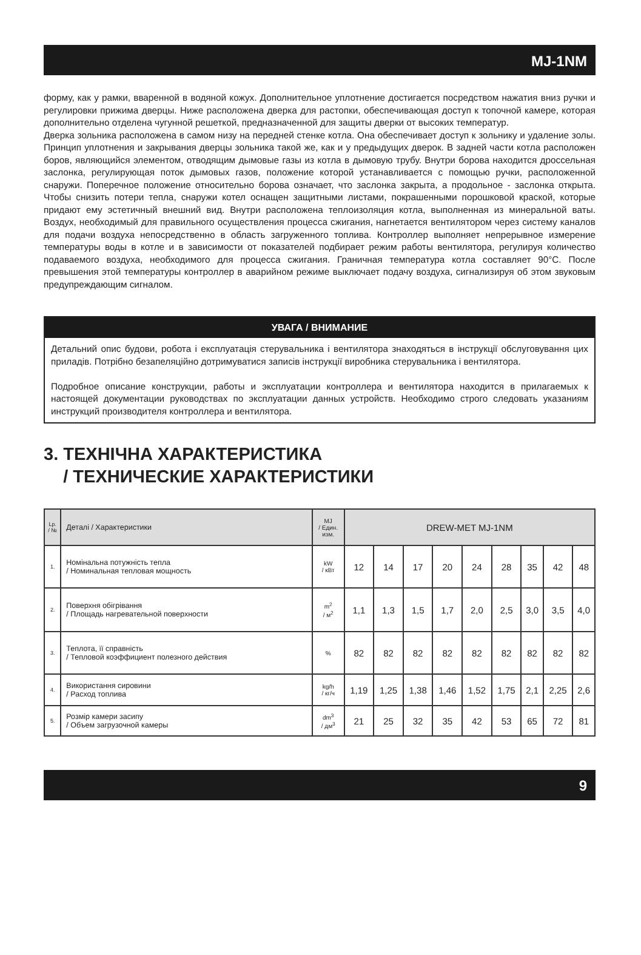MJ-1NM
форму, как у рамки, вваренной в водяной кожух. Дополнительное уплотнение достигается посредством нажатия вниз ручки и регулировки прижима дверцы. Ниже расположена дверка для растопки, обеспечивающая доступ к топочной камере, которая дополнительно отделена чугунной решеткой, предназначенной для защиты дверки от высоких температур.
Дверка зольника расположена в самом низу на передней стенке котла. Она обеспечивает доступ к зольнику и удаление золы. Принцип уплотнения и закрывания дверцы зольника такой же, как и у предыдущих дверок. В задней части котла расположен боров, являющийся элементом, отводящим дымовые газы из котла в дымовую трубу. Внутри борова находится дроссельная заслонка, регулирующая поток дымовых газов, положение кото­рой устанавливается с помощью ручки, расположенной снаружи. Поперечное положение относительно борова означает, что заслонка закрыта, а продольное - заслонка открыта. Чтобы снизить потери тепла, снаружи котел оснащен защитными листами, покрашенными порошковой краской, которые придают ему эстетичный внешний вид. Внутри расположена теплоизоляция котла, выполненная из минеральной ваты. Воздух, необходимый для правильного осуществления процесса сжигания, нагнетается вентилятором через систему каналов для пода­чи воздуха непосредственно в область загруженного топлива. Контроллер выполняет непрерывное измерение температуры воды в котле и в зависимости от показателей подбирает режим работы вентилятора, регулируя количество подаваемого воздуха, необходимого для процесса сжигания. Граничная температура котла состав­ляет 90°C. После превышения этой температуры контроллер в аварийном режиме выключает подачу воздуха, сигнализируя об этом звуковым предупреждающим сигналом.
УВАГА / ВНИМАНИЕ
Детальний опис будови, робота і експлуатація стерувальника і вентилятора знаходяться в інструкції обслуго­вування цих приладів. Потрібно безапеляційно дотримуватися записів інструкції виробника стерувальника і вентилятора.
Подробное описание конструкции, работы и эксплуатации контроллера и вентилятора находится в прилагае­мых к настоящей документации руководствах по эксплуатации данных устройств. Необходимо строго следо­вать указаниям инструкций производителя контроллера и вентилятора.
3. ТЕХНІЧНА ХАРАКТЕРИСТИКА
/ ТЕХНИЧЕСКИЕ ХАРАКТЕРИСТИКИ
| Lp. / № | Деталі / Характеристики | MJ / Един. изм. | DREW-MET MJ-1NM | | | | | | | | |
| --- | --- | --- | --- | --- | --- | --- | --- | --- | --- | --- | --- |
| 1. | Номінальна потужність тепла / Номинальная тепловая мощность | kW / кВт | 12 | 14 | 17 | 20 | 24 | 28 | 35 | 42 | 48 |
| 2. | Поверхня обігрівання / Площадь нагревательной поверхности | m<sup>2</sup> / м<sup>2</sup> | 1,1 | 1,3 | 1,5 | 1,7 | 2,0 | 2,5 | 3,0 | 3,5 | 4,0 |
| 3. | Теплота, її справність / Тепловой коэффициент полезного действия | % | 82 | 82 | 82 | 82 | 82 | 82 | 82 | 82 | 82 |
| 4. | Використання сировини / Расход топлива | kg/h / кг/ч | 1,19 | 1,25 | 1,38 | 1,46 | 1,52 | 1,75 | 2,1 | 2,25 | 2,6 |
| 5. | Розмір камери засипу / Объем загрузочной камеры | dm<sup>3</sup> / дм<sup>3</sup> | 21 | 25 | 32 | 35 | 42 | 53 | 65 | 72 | 81 |
9